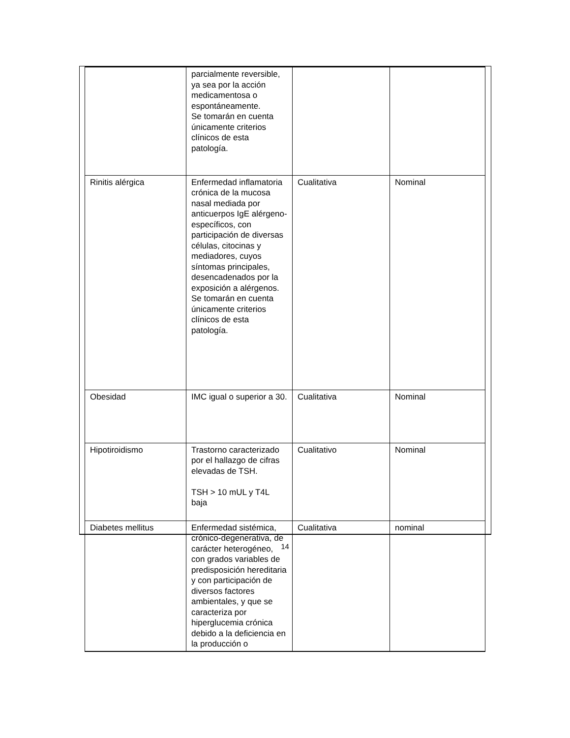| | parcialmente reversible, ya sea por la acción medicamentosa o espontáneamente. Se tomarán en cuenta únicamente criterios clínicos de esta patología. | | |
| Rinitis alérgica | Enfermedad inflamatoria crónica de la mucosa nasal mediada por anticuerpos IgE alérgeno-específicos, con participación de diversas células, citocinas y mediadores, cuyos síntomas principales, desencadenados por la exposición a alérgenos. Se tomarán en cuenta únicamente criterios clínicos de esta patología. | Cualitativa | Nominal |
| Obesidad | IMC igual o superior a 30. | Cualitativa | Nominal |
| Hipotiroidismo | Trastorno caracterizado por el hallazgo de cifras elevadas de TSH. TSH > 10 mUL y T4L baja | Cualitativo | Nominal |
| Diabetes mellitus | Enfermedad sistémica, crónico-degenerativa, de carácter heterogéneo, con grados variables de predisposición hereditaria y con participación de diversos factores ambientales, y que se caracteriza por hiperglucemia crónica debido a la deficiencia en la producción o | Cualitativa | nominal |
14